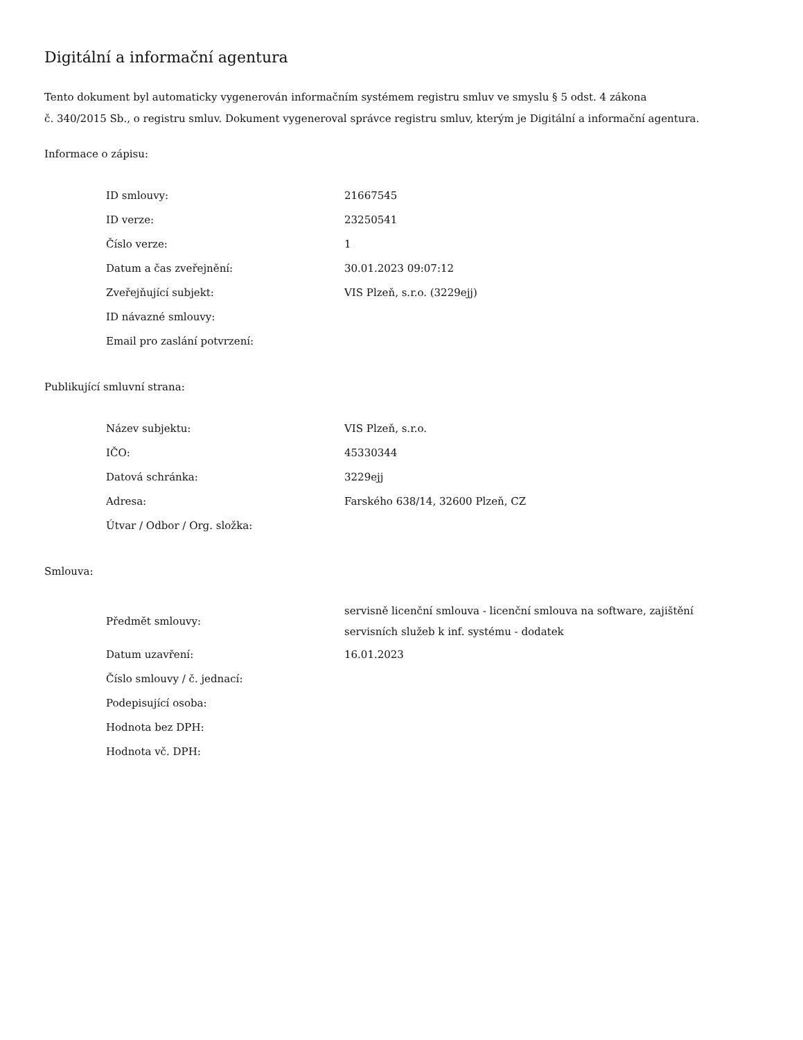Digitální a informační agentura
Tento dokument byl automaticky vygenerován informačním systémem registru smluv ve smyslu § 5 odst. 4 zákona
č. 340/2015 Sb., o registru smluv. Dokument vygeneroval správce registru smluv, kterým je Digitální a informační agentura.
Informace o zápisu:
| ID smlouvy: | 21667545 |
| ID verze: | 23250541 |
| Číslo verze: | 1 |
| Datum a čas zveřejnění: | 30.01.2023 09:07:12 |
| Zveřejňující subjekt: | VIS Plzeň, s.r.o. (3229ejj) |
| ID návazné smlouvy: | |
| Email pro zaslání potvrzení: | |
Publikující smluvní strana:
| Název subjektu: | VIS Plzeň, s.r.o. |
| IČO: | 45330344 |
| Datová schránka: | 3229ejj |
| Adresa: | Farského 638/14, 32600 Plzeň, CZ |
| Útvar / Odbor / Org. složka: | |
Smlouva:
| Předmět smlouvy: | servisně licenční smlouva - licenční smlouva na software, zajištění servisních služeb k inf. systému - dodatek |
| Datum uzavření: | 16.01.2023 |
| Číslo smlouvy / č. jednací: | |
| Podepisující osoba: | |
| Hodnota bez DPH: | |
| Hodnota vč. DPH: | |